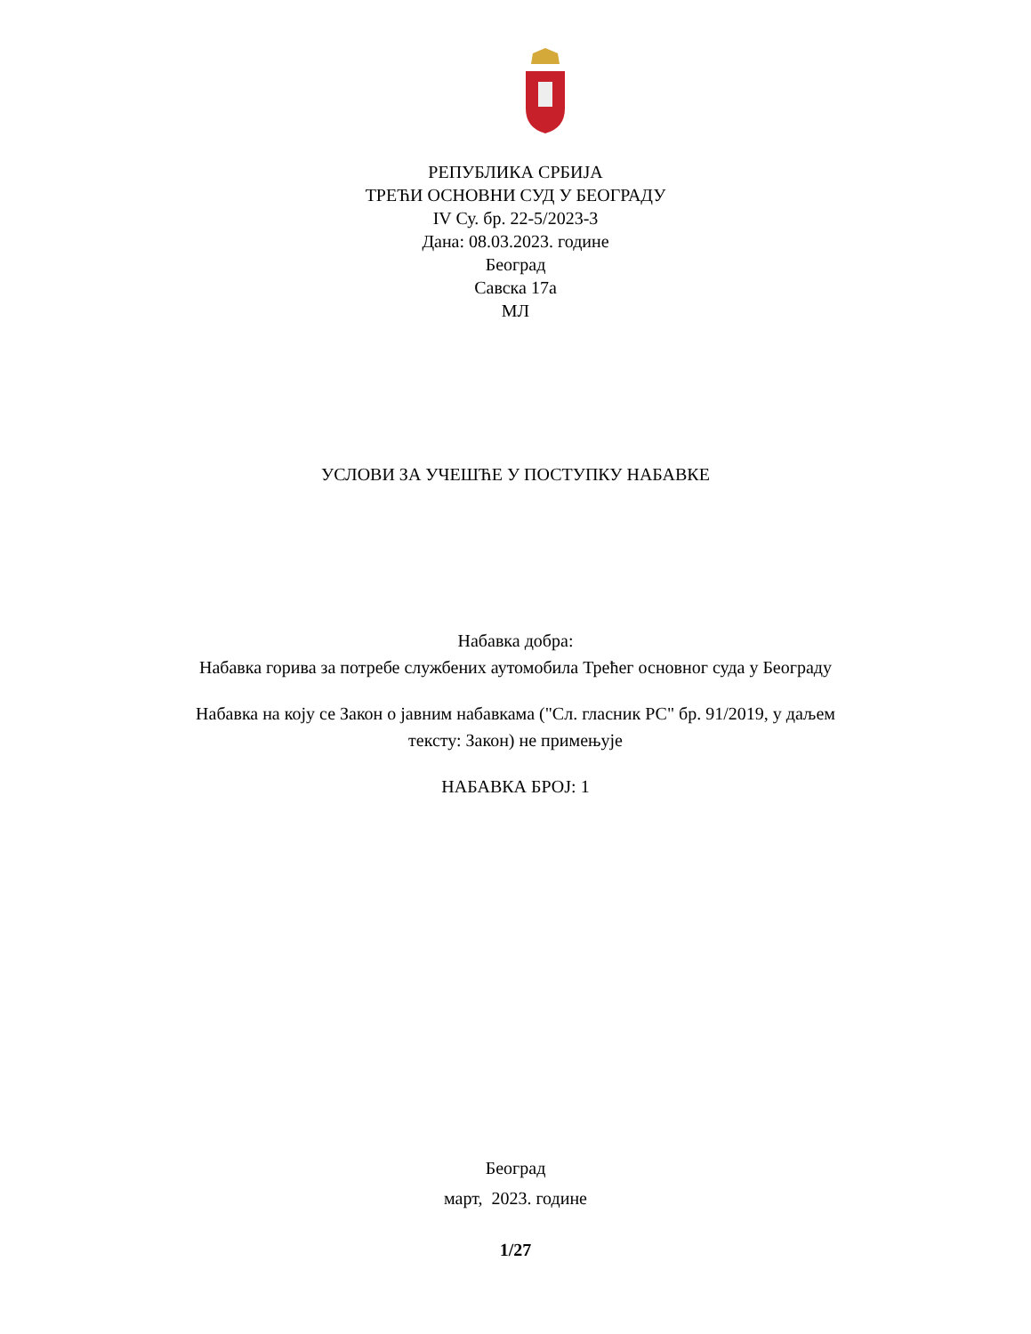РЕПУБЛИКА СРБИЈА
ТРЕЋИ ОСНОВНИ СУД У БЕОГРАДУ
IV Су. бр. 22-5/2023-3
Дана: 08.03.2023. године
Београд
Савска 17а
МЛ
УСЛОВИ ЗА УЧЕШЋЕ У ПОСТУПКУ НАБАВКЕ
Набавка добра:
Набавка горива за потребе службених аутомобила Трећег основног суда у Београду
Набавка на коју се Закон о јавним набавкама ("Сл. гласник РС" бр. 91/2019, у даљем
тексту: Закон) не примењује
НАБАВКА БРОЈ: 1
Београд
март, 2023. године
1/27